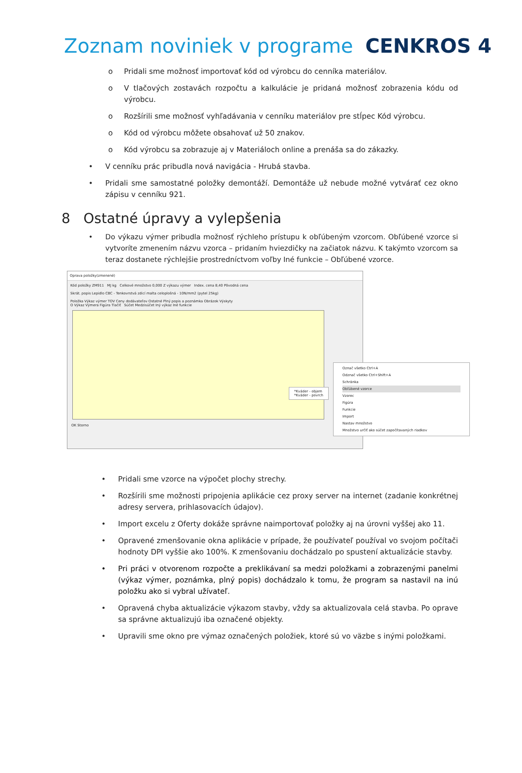Zoznam noviniek v programe CENKROS 4
o Pridali sme možnosť importovať kód od výrobcu do cenníka materiálov.
o V tlačových zostavách rozpočtu a kalkulácie je pridaná možnosť zobrazenia kódu od výrobcu.
o Rozšírili sme možnosť vyhľadávania v cenníku materiálov pre stĺpec Kód výrobcu.
o Kód od výrobcu môžete obsahovať už 50 znakov.
o Kód výrobcu sa zobrazuje aj v Materiáloch online a prenáša sa do zákazky.
• V cenníku prác pribudla nová navigácia - Hrubá stavba.
• Pridali sme samostatné položky demontáží. Demontáže už nebude možné vytvárať cez okno zápisu v cenníku 921.
8 Ostatné úpravy a vylepšenia
• Do výkazu výmer pribudla možnosť rýchleho prístupu k obľúbeným vzorcom. Obľúbené vzorce si vytvoríte zmenením názvu vzorca – pridaním hviezdičky na začiatok názvu. K takýmto vzorcom sa teraz dostanete rýchlejšie prostredníctvom voľby Iné funkcie – Obľúbené vzorce.
Oprava položky(zmenené)
Kód položky ZM911 MJ kg Celkové množstvo 0,000 Z výkazu výmer Index. cena 8,40 Pôvodná cena
Skrát. popis Lepidlo CBC - Tenkovrstvá zdicí malta celoplošná - 10N/mm2 (pytel 25kg)
Položka Výkaz výmer TOV Ceny dodávateľov Ostatné Plný popis a poznámka Obrázok Výskyty
O Výkaz Výmera Figúra Tlačiť Súčet Medzisúčet Iný výkaz Iné funkcie
OK Storno
Označ všetko Ctrl+A
Odznač všetko Ctrl+Shift+A
Schránka
Obľúbené vzorce
Vzorec
Figúra
Funkcie
Import
Nastav množstvo
Množstvo určiť ako súčet započítavaných riadkov
*Kváder - objem
*Kváder - povrch
• Pridali sme vzorce na výpočet plochy strechy.
• Rozšírili sme možnosti pripojenia aplikácie cez proxy server na internet (zadanie konkrétnej adresy servera, prihlasovacích údajov).
• Import excelu z Oferty dokáže správne naimportovať položky aj na úrovni vyššej ako 11.
• Opravené zmenšovanie okna aplikácie v prípade, že používateľ používal vo svojom počítači hodnoty DPI vyššie ako 100%. K zmenšovaniu dochádzalo po spustení aktualizácie stavby.
• Pri práci v otvorenom rozpočte a preklikávaní sa medzi položkami a zobrazenými panelmi (výkaz výmer, poznámka, plný popis) dochádzalo k tomu, že program sa nastavil na inú položku ako si vybral užívateľ.
• Opravená chyba aktualizácie výkazom stavby, vždy sa aktualizovala celá stavba. Po oprave sa správne aktualizujú iba označené objekty.
• Upravili sme okno pre výmaz označených položiek, ktoré sú vo väzbe s inými položkami.